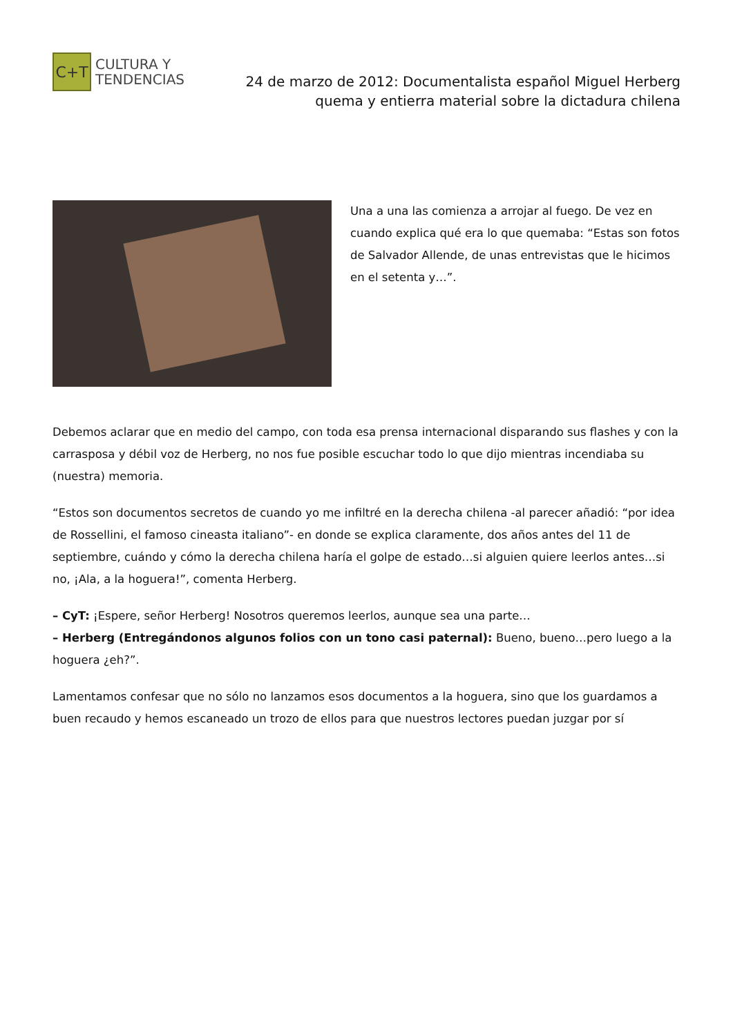C+T
CULTURA Y
TENDENCIAS
24 de marzo de 2012: Documentalista español Miguel Herberg quema y entierra material sobre la dictadura chilena
Una a una las comienza a arrojar al fuego. De vez en cuando explica qué era lo que quemaba: “Estas son fotos de Salvador Allende, de unas entrevistas que le hicimos en el setenta y…”.
Debemos aclarar que en medio del campo, con toda esa prensa internacional disparando sus flashes y con la carrasposa y débil voz de Herberg, no nos fue posible escuchar todo lo que dijo mientras incendiaba su (nuestra) memoria.
“Estos son documentos secretos de cuando yo me infiltré en la derecha chilena -al parecer añadió: “por idea de Rossellini, el famoso cineasta italiano”- en donde se explica claramente, dos años antes del 11 de septiembre, cuándo y cómo la derecha chilena haría el golpe de estado…si alguien quiere leerlos antes…si no, ¡Ala, a la hoguera!”, comenta Herberg.
– CyT: ¡Espere, señor Herberg! Nosotros queremos leerlos, aunque sea una parte…
– Herberg (Entregándonos algunos folios con un tono casi paternal): Bueno, bueno…pero luego a la hoguera ¿eh?”.
Lamentamos confesar que no sólo no lanzamos esos documentos a la hoguera, sino que los guardamos a buen recaudo y hemos escaneado un trozo de ellos para que nuestros lectores puedan juzgar por sí